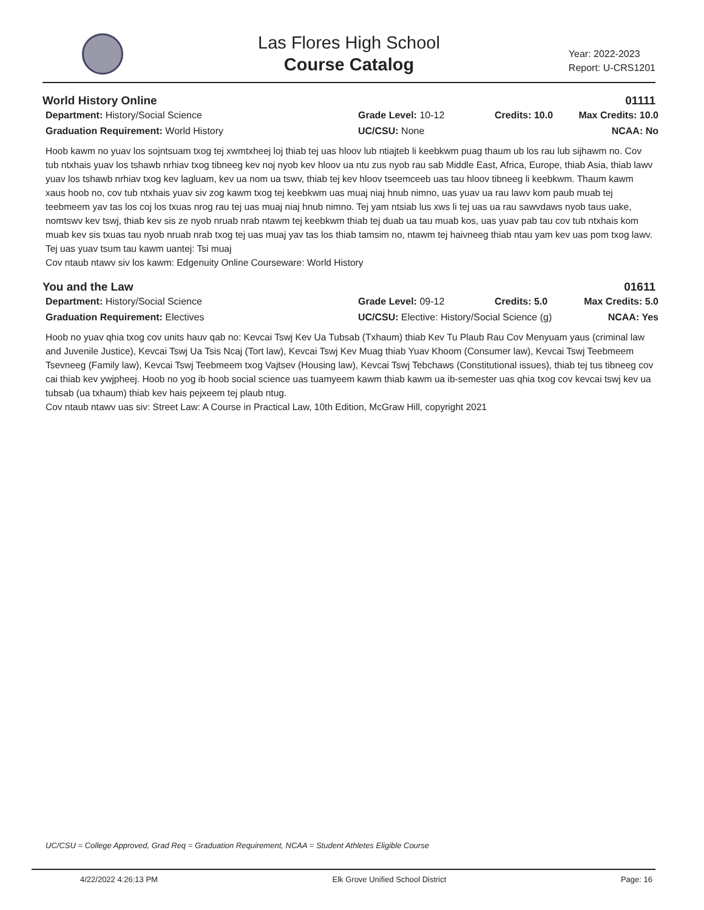Las Flores High School
Course Catalog
Year: 2022-2023
Report: U-CRS1201
World History Online 01111
Department: History/Social Science
Grade Level: 10-12
Credits: 10.0
Max Credits: 10.0
Graduation Requirement: World History
UC/CSU: None
NCAA: No
Hoob kawm no yuav los sojntsuam txog tej xwmtxheej loj thiab tej uas hloov lub ntiajteb li keebkwm puag thaum ub los rau lub sijhawm no. Cov tub ntxhais yuav los tshawb nrhiav txog tibneeg kev noj nyob kev hloov ua ntu zus nyob rau sab Middle East, Africa, Europe, thiab Asia, thiab lawv yuav los tshawb nrhiav txog kev lagluam, kev ua nom ua tswv, thiab tej kev hloov tseemceeb uas tau hloov tibneeg li keebkwm. Thaum kawm xaus hoob no, cov tub ntxhais yuav siv zog kawm txog tej keebkwm uas muaj niaj hnub nimno, uas yuav ua rau lawv kom paub muab tej teebmeem yav tas los coj los txuas nrog rau tej uas muaj niaj hnub nimno. Tej yam ntsiab lus xws li tej uas ua rau sawvdaws nyob taus uake, nomtswv kev tswj, thiab kev sis ze nyob nruab nrab ntawm tej keebkwm thiab tej duab ua tau muab kos, uas yuav pab tau cov tub ntxhais kom muab kev sis txuas tau nyob nruab nrab txog tej uas muaj yav tas los thiab tamsim no, ntawm tej haivneeg thiab ntau yam kev uas pom txog lawv.
Tej uas yuav tsum tau kawm uantej: Tsi muaj
Cov ntaub ntawv siv los kawm: Edgenuity Online Courseware: World History
You and the Law 01611
Department: History/Social Science
Grade Level: 09-12
Credits: 5.0
Max Credits: 5.0
Graduation Requirement: Electives
UC/CSU: Elective: History/Social Science (g)
NCAA: Yes
Hoob no yuav qhia txog cov units hauv qab no: Kevcai Tswj Kev Ua Tubsab (Txhaum) thiab Kev Tu Plaub Rau Cov Menyuam yaus (criminal law and Juvenile Justice), Kevcai Tswj Ua Tsis Ncaj (Tort law), Kevcai Tswj Kev Muag thiab Yuav Khoom (Consumer law), Kevcai Tswj Teebmeem Tsevneeg (Family law), Kevcai Tswj Teebmeem txog Vajtsev (Housing law), Kevcai Tswj Tebchaws (Constitutional issues), thiab tej tus tibneeg cov cai thiab kev ywjpheej. Hoob no yog ib hoob social science uas tuamyeem kawm thiab kawm ua ib-semester uas qhia txog cov kevcai tswj kev ua tubsab (ua txhaum) thiab kev hais pejxeem tej plaub ntug.
Cov ntaub ntawv uas siv: Street Law: A Course in Practical Law, 10th Edition, McGraw Hill, copyright 2021
UC/CSU = College Approved, Grad Req = Graduation Requirement, NCAA = Student Athletes Eligible Course
4/22/2022 4:26:13 PM Elk Grove Unified School District Page: 16